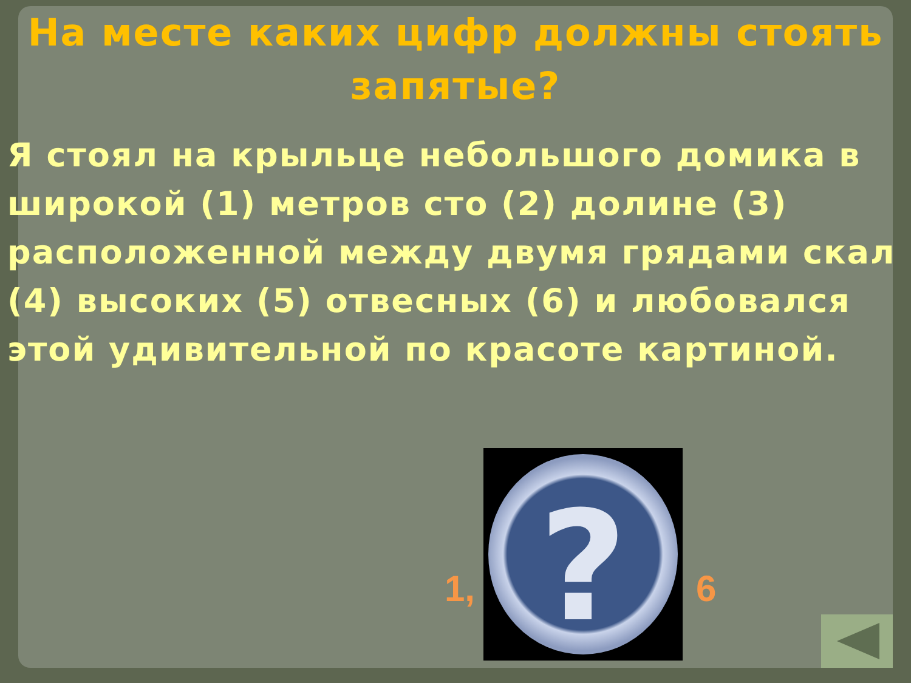На месте каких цифр должны стоять запятые?
Я стоял на крыльце небольшого домика в широкой (1) метров сто (2) долине (3) расположенной между двумя грядами скал (4) высоких (5) отвесных (6) и любовался этой удивительной по красоте картиной.
1,
?
6